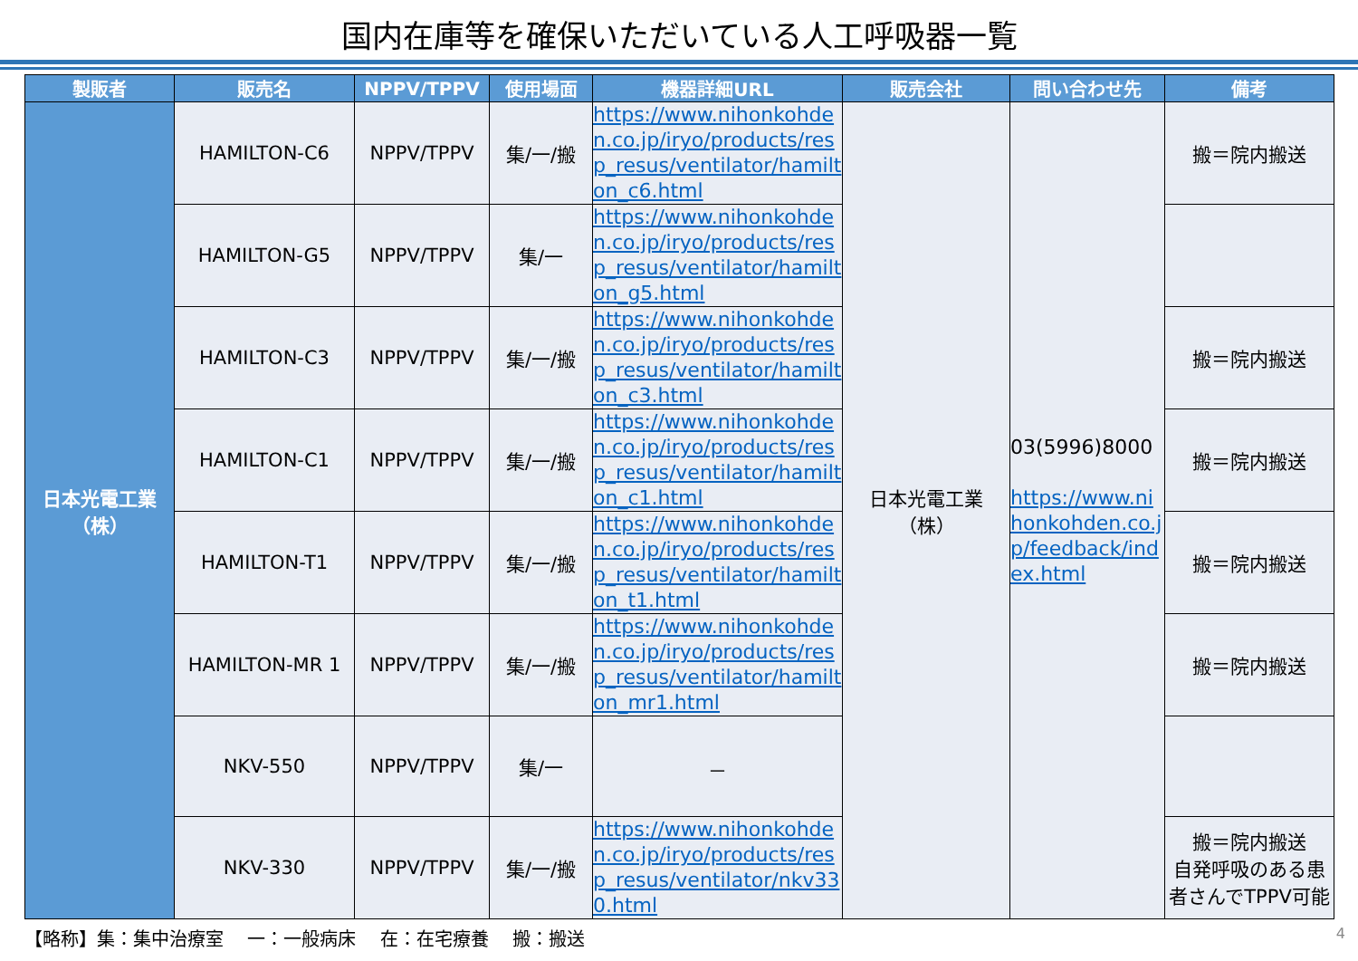国内在庫等を確保いただいている人工呼吸器一覧
| 製販者 | 販売名 | NPPV/TPPV | 使用場面 | 機器詳細URL | 販売会社 | 問い合わせ先 | 備考 |
| --- | --- | --- | --- | --- | --- | --- | --- |
| 日本光電工業 （株） | HAMILTON-C6 | NPPV/TPPV | 集/一/搬 | https://www.nihonkohden.co.jp/iryo/products/resp_resus/ventilator/hamilton_c6.html | 日本光電工業 （株） | 03(5996)8000 https://www.nihonkohden.co.jp/feedback/index.html | 搬＝院内搬送 |
| | HAMILTON-G5 | NPPV/TPPV | 集/一 | https://www.nihonkohden.co.jp/iryo/products/resp_resus/ventilator/hamilton_g5.html | | | |
| | HAMILTON-C3 | NPPV/TPPV | 集/一/搬 | https://www.nihonkohden.co.jp/iryo/products/resp_resus/ventilator/hamilton_c3.html | | | 搬＝院内搬送 |
| | HAMILTON-C1 | NPPV/TPPV | 集/一/搬 | https://www.nihonkohden.co.jp/iryo/products/resp_resus/ventilator/hamilton_c1.html | | | 搬＝院内搬送 |
| | HAMILTON-T1 | NPPV/TPPV | 集/一/搬 | https://www.nihonkohden.co.jp/iryo/products/resp_resus/ventilator/hamilton_t1.html | | | 搬＝院内搬送 |
| | HAMILTON-MR 1 | NPPV/TPPV | 集/一/搬 | https://www.nihonkohden.co.jp/iryo/products/resp_resus/ventilator/hamilton_mr1.html | | | 搬＝院内搬送 |
| | NKV-550 | NPPV/TPPV | 集/一 | － | | | |
| | NKV-330 | NPPV/TPPV | 集/一/搬 | https://www.nihonkohden.co.jp/iryo/products/resp_resus/ventilator/nkv330.html | | | 搬＝院内搬送 自発呼吸のある患者さんでTPPV可能 |
【略称】集：集中治療室　 一：一般病床　 在：在宅療養　 搬：搬送 4